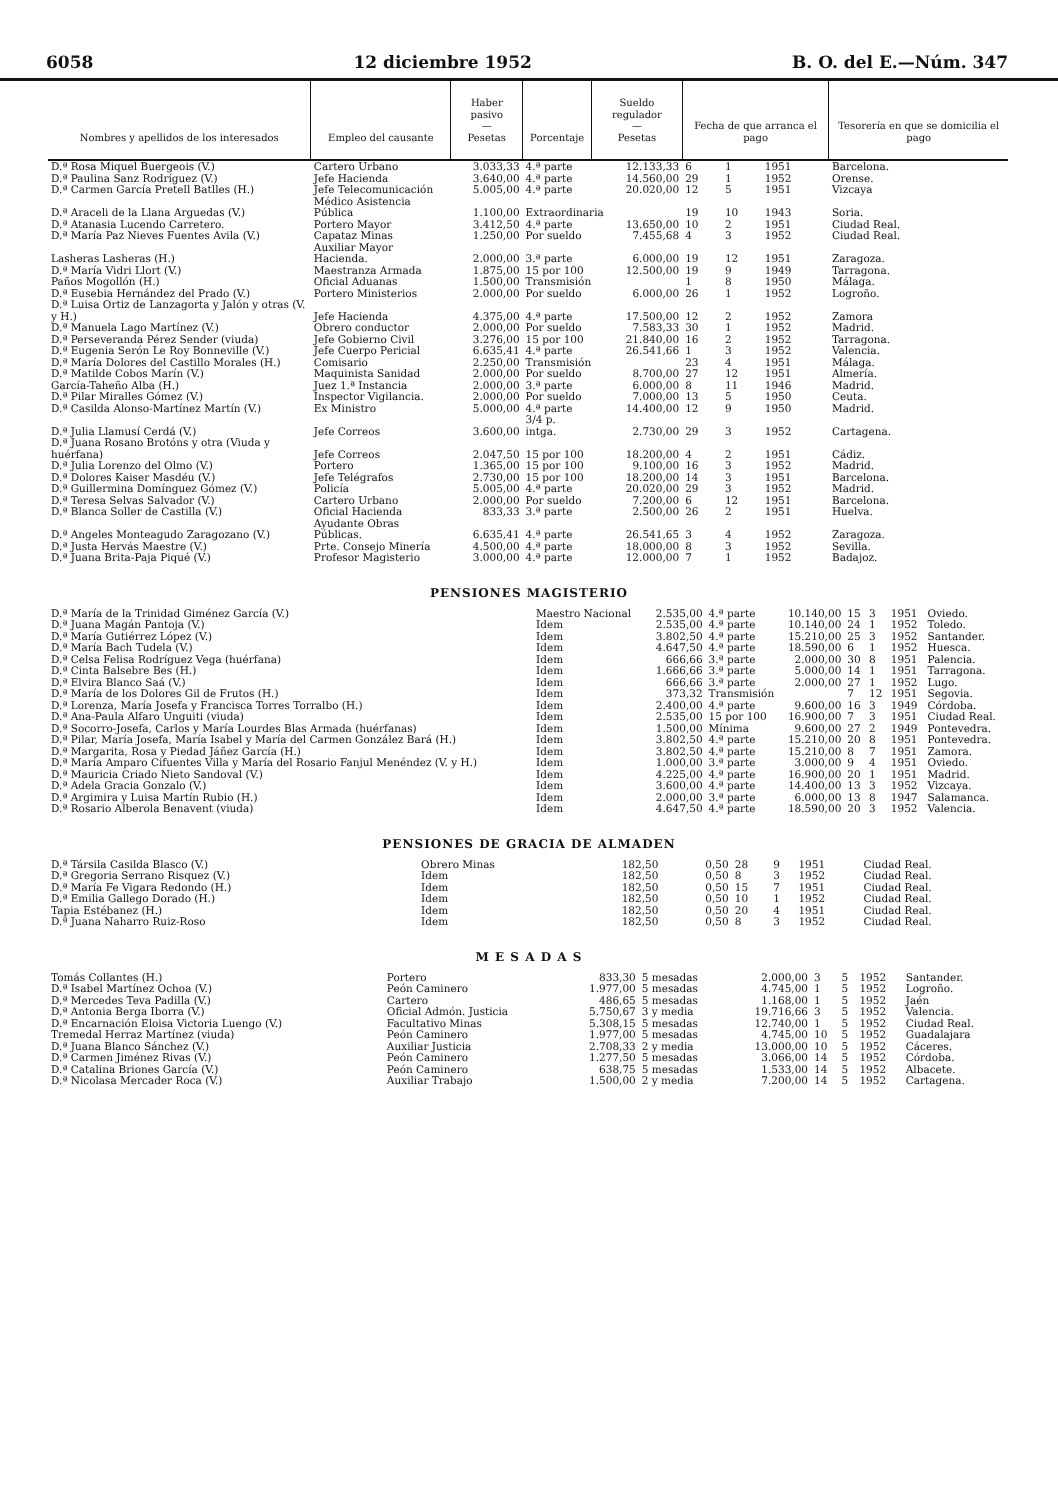6058 12 diciembre 1952 B. O. del E.—Núm. 347
| Nombres y apellidos de los interesados | Empleo del causante | Haber pasivo — Pesetas | Porcentaje | Sueldo regulador — Pesetas | Fecha de que arranca el pago | | | Tesorería en que se domicilia el pago |
| --- | --- | --- | --- | --- | --- | --- | --- | --- |
| D.ª Rosa Miquel Buergeois (V.) | Cartero Urbano | 3.033,33 | 4.ª parte | 12.133,33 | 6 | 1 | 1951 | Barcelona. |
| D.ª Paulina Sanz Rodríguez (V.) | Jefe Hacienda | 3.640,00 | 4.ª parte | 14.560,00 | 29 | 1 | 1952 | Orense. |
| D.ª Carmen García Pretell Batlles (H.) | Jefe Telecomunicación | 5.005,00 | 4.ª parte | 20.020,00 | 12 | 5 | 1951 | Vizcaya |
| D.ª Araceli de la Llana Arguedas (V.) | Médico Asistencia Pública | 1.100,00 | Extraordinaria | | 19 | 10 | 1943 | Soria. |
| D.ª Atanasia Lucendo Carretero. | Portero Mayor | 3.412,50 | 4.ª parte | 13.650,00 | 10 | 2 | 1951 | Ciudad Real. |
| D.ª María Paz Nieves Fuentes Avila (V.) | Capataz Minas | 1.250,00 | Por sueldo | 7.455,68 | 4 | 3 | 1952 | Ciudad Real. |
| Lasheras Lasheras (H.) | Auxiliar Mayor Hacienda. | 2.000,00 | 3.ª parte | 6.000,00 | 19 | 12 | 1951 | Zaragoza. |
| D.ª María Vidri Llort (V.) | Maestranza Armada | 1.875,00 | 15 por 100 | 12.500,00 | 19 | 9 | 1949 | Tarragona. |
| Paños Mogollón (H.) | Oficial Aduanas | 1.500,00 | Transmisión | | 1 | 8 | 1950 | Málaga. |
| D.ª Eusebia Hernández del Prado (V.) | Portero Ministerios | 2.000,00 | Por sueldo | 6.000,00 | 26 | 1 | 1952 | Logroño. |
| D.ª Luisa Ortiz de Lanzagorta y Jalón y otras (V. y H.) | Jefe Hacienda | 4.375,00 | 4.ª parte | 17.500,00 | 12 | 2 | 1952 | Zamora |
| D.ª Manuela Lago Martínez (V.) | Obrero conductor | 2.000,00 | Por sueldo | 7.583,33 | 30 | 1 | 1952 | Madrid. |
| D.ª Perseveranda Pérez Sender (viuda) | Jefe Gobierno Civil | 3.276,00 | 15 por 100 | 21.840,00 | 16 | 2 | 1952 | Tarragona. |
| D.ª Eugenia Serón Le Roy Bonneville (V.) | Jefe Cuerpo Pericial | 6.635,41 | 4.ª parte | 26.541,66 | 1 | 3 | 1952 | Valencia. |
| D.ª María Dolores del Castillo Morales (H.) | Comisario | 2.250,00 | Transmisión | | 23 | 4 | 1951 | Málaga. |
| D.ª Matilde Cobos Marín (V.) | Maquinista Sanidad | 2.000,00 | Por sueldo | 8.700,00 | 27 | 12 | 1951 | Almería. |
| García-Taheño Alba (H.) | Juez 1.ª Instancia | 2.000,00 | 3.ª parte | 6.000,00 | 8 | 11 | 1946 | Madrid. |
| D.ª Pilar Miralles Gómez (V.) | Inspector Vigilancia. | 2.000,00 | Por sueldo | 7.000,00 | 13 | 5 | 1950 | Ceuta. |
| D.ª Casilda Alonso-Martínez Martín (V.) | Ex Ministro | 5.000,00 | 4.ª parte | 14.400,00 | 12 | 9 | 1950 | Madrid. |
| D.ª Julia Llamusí Cerdá (V.) | Jefe Correos | 3.600,00 | 3/4 p. intga. | 2.730,00 | 29 | 3 | 1952 | Cartagena. |
| D.ª Juana Rosano Brotóns y otra (Viuda y huérfana) | Jefe Correos | 2.047,50 | 15 por 100 | 18.200,00 | 4 | 2 | 1951 | Cádiz. |
| D.ª Julia Lorenzo del Olmo (V.) | Portero | 1.365,00 | 15 por 100 | 9.100,00 | 16 | 3 | 1952 | Madrid. |
| D.ª Dolores Kaiser Masdéu (V.) | Jefe Telégrafos | 2.730,00 | 15 por 100 | 18.200,00 | 14 | 3 | 1951 | Barcelona. |
| D.ª Guillermina Domínguez Gómez (V.) | Policía | 5.005,00 | 4.ª parte | 20.020,00 | 29 | 3 | 1952 | Madrid. |
| D.ª Teresa Selvas Salvador (V.) | Cartero Urbano | 2.000,00 | Por sueldo | 7.200,00 | 6 | 12 | 1951 | Barcelona. |
| D.ª Blanca Soller de Castilla (V.) | Oficial Hacienda | 833,33 | 3.ª parte | 2.500,00 | 26 | 2 | 1951 | Huelva. |
| D.ª Angeles Monteagudo Zaragozano (V.) | Ayudante Obras Públicas. | 6.635,41 | 4.ª parte | 26.541,65 | 3 | 4 | 1952 | Zaragoza. |
| D.ª Justa Hervás Maestre (V.) | Prte. Consejo Minería | 4.500,00 | 4.ª parte | 18.000,00 | 8 | 3 | 1952 | Sevilla. |
| D.ª Juana Brita-Paja Piqué (V.) | Profesor Magisterio | 3.000,00 | 4.ª parte | 12.000,00 | 7 | 1 | 1952 | Badajoz. |
PENSIONES MAGISTERIO
| D.ª María de la Trinidad Giménez García (V.) | Maestro Nacional | 2.535,00 | 4.ª parte | 10.140,00 | 15 | 3 | 1951 | Oviedo. |
| D.ª Juana Magán Pantoja (V.) | Idem | 2.535,00 | 4.ª parte | 10.140,00 | 24 | 1 | 1952 | Toledo. |
| D.ª María Gutiérrez López (V.) | Idem | 3.802,50 | 4.ª parte | 15.210,00 | 25 | 3 | 1952 | Santander. |
| D.ª María Bach Tudela (V.) | Idem | 4.647,50 | 4.ª parte | 18.590,00 | 6 | 1 | 1952 | Huesca. |
| D.ª Celsa Felisa Rodríguez Vega (huérfana) | Idem | 666,66 | 3.ª parte | 2.000,00 | 30 | 8 | 1951 | Palencia. |
| D.ª Cinta Balsebre Bes (H.) | Idem | 1.666,66 | 3.ª parte | 5.000,00 | 14 | 1 | 1951 | Tarragona. |
| D.ª Elvira Blanco Saá (V.) | Idem | 666,66 | 3.ª parte | 2.000,00 | 27 | 1 | 1952 | Lugo. |
| D.ª María de los Dolores Gil de Frutos (H.) | Idem | 373,32 | Transmisión | | 7 | 12 | 1951 | Segovia. |
| D.ª Lorenza, María Josefa y Francisca Torres Torralbo (H.) | Idem | 2.400,00 | 4.ª parte | 9.600,00 | 16 | 3 | 1949 | Córdoba. |
| D.ª Ana-Paula Alfaro Unguiti (viuda) | Idem | 2.535,00 | 15 por 100 | 16.900,00 | 7 | 3 | 1951 | Ciudad Real. |
| D.ª Socorro-Josefa, Carlos y María Lourdes Blas Armada (huérfanas) | Idem | 1.500,00 | Mínima | 9.600,00 | 27 | 2 | 1949 | Pontevedra. |
| D.ª Pilar, María Josefa, María Isabel y María del Carmen González Bará (H.) | Idem | 3.802,50 | 4.ª parte | 15.210,00 | 20 | 8 | 1951 | Pontevedra. |
| D.ª Margarita, Rosa y Piedad Jáñez García (H.) | Idem | 3.802,50 | 4.ª parte | 15.210,00 | 8 | 7 | 1951 | Zamora. |
| D.ª María Amparo Cifuentes Villa y María del Rosario Fanjul Menéndez (V. y H.) | Idem | 1.000,00 | 3.ª parte | 3.000,00 | 9 | 4 | 1951 | Oviedo. |
| D.ª Mauricia Criado Nieto Sandoval (V.) | Idem | 4.225,00 | 4.ª parte | 16.900,00 | 20 | 1 | 1951 | Madrid. |
| D.ª Adela Gracia Gonzalo (V.) | Idem | 3.600,00 | 4.ª parte | 14.400,00 | 13 | 3 | 1952 | Vizcaya. |
| D.ª Argimira y Luisa Martín Rubio (H.) | Idem | 2.000,00 | 3.ª parte | 6.000,00 | 13 | 8 | 1947 | Salamanca. |
| D.ª Rosario Alberola Benavent (viuda) | Idem | 4.647,50 | 4.ª parte | 18.590,00 | 20 | 3 | 1952 | Valencia. |
PENSIONES DE GRACIA DE ALMADEN
| D.ª Társila Casilda Blasco (V.) | Obrero Minas | 182,50 | | 0,50 | 28 | 9 | 1951 | Ciudad Real. |
| D.ª Gregoria Serrano Risquez (V.) | Idem | 182,50 | | 0,50 | 8 | 3 | 1952 | Ciudad Real. |
| D.ª María Fe Vigara Redondo (H.) | Idem | 182,50 | | 0,50 | 15 | 7 | 1951 | Ciudad Real. |
| D.ª Emilia Gallego Dorado (H.) | Idem | 182,50 | | 0,50 | 10 | 1 | 1952 | Ciudad Real. |
| Tapia Estébanez (H.) | Idem | 182,50 | | 0,50 | 20 | 4 | 1951 | Ciudad Real. |
| D.ª Juana Naharro Ruiz-Roso | Idem | 182,50 | | 0,50 | 8 | 3 | 1952 | Ciudad Real. |
M E S A D A S
| Tomás Collantes (H.) | Portero | 833,30 | 5 mesadas | 2.000,00 | 3 | 5 | 1952 | Santander. |
| D.ª Isabel Martínez Ochoa (V.) | Peón Caminero | 1.977,00 | 5 mesadas | 4.745,00 | 1 | 5 | 1952 | Logroño. |
| D.ª Mercedes Teva Padilla (V.) | Cartero | 486,65 | 5 mesadas | 1.168,00 | 1 | 5 | 1952 | Jaén |
| D.ª Antonia Berga Iborra (V.) | Oficial Admón. Justicia | 5.750,67 | 3 y media | 19.716,66 | 3 | 5 | 1952 | Valencia. |
| D.ª Encarnación Eloisa Victoria Luengo (V.) | Facultativo Minas | 5.308,15 | 5 mesadas | 12.740,00 | 1 | 5 | 1952 | Ciudad Real. |
| Tremedal Herraz Martínez (viuda) | Peón Caminero | 1.977,00 | 5 mesadas | 4.745,00 | 10 | 5 | 1952 | Guadalajara |
| D.ª Juana Blanco Sánchez (V.) | Auxiliar Justicia | 2.708,33 | 2 y media | 13.000,00 | 10 | 5 | 1952 | Cáceres. |
| D.ª Carmen Jiménez Rivas (V.) | Peón Caminero | 1.277,50 | 5 mesadas | 3.066,00 | 14 | 5 | 1952 | Córdoba. |
| D.ª Catalina Briones García (V.) | Peón Caminero | 638,75 | 5 mesadas | 1.533,00 | 14 | 5 | 1952 | Albacete. |
| D.ª Nicolasa Mercader Roca (V.) | Auxiliar Trabajo | 1.500,00 | 2 y media | 7.200,00 | 14 | 5 | 1952 | Cartagena. |